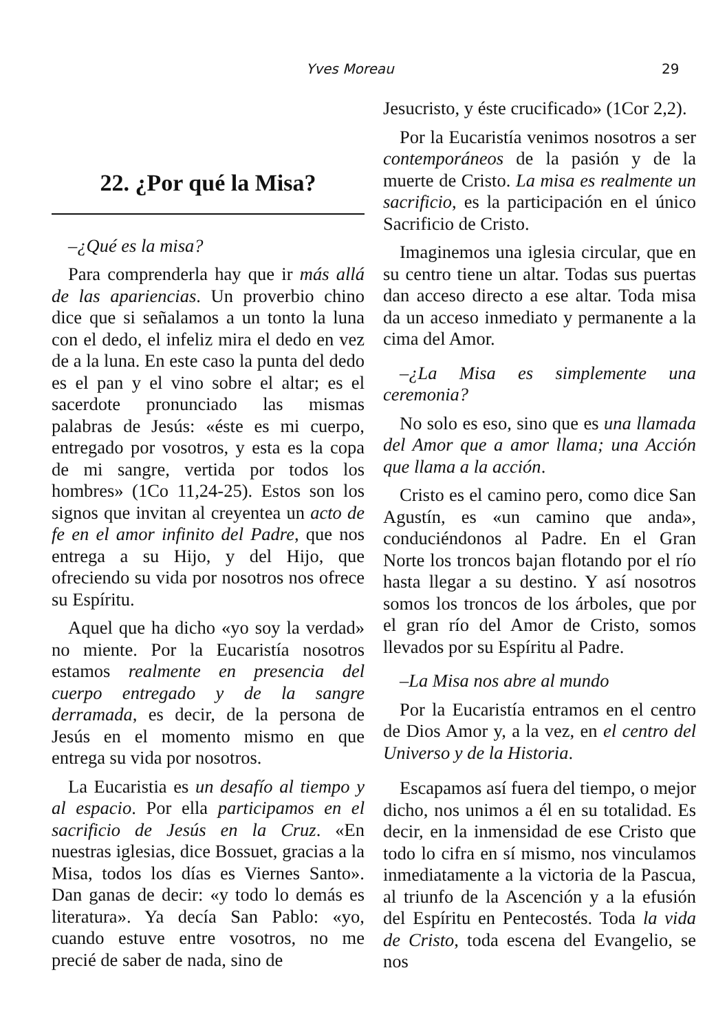Yves Moreau 29
22. ¿Por qué la Misa?
–¿Qué es la misa?
Para comprenderla hay que ir más allá de las apariencias. Un proverbio chino dice que si señalamos a un tonto la luna con el dedo, el infeliz mira el dedo en vez de a la luna. En este caso la punta del dedo es el pan y el vino sobre el altar; es el sacerdote pronunciado las mismas palabras de Jesús: «éste es mi cuerpo, entregado por vosotros, y esta es la copa de mi sangre, vertida por todos los hombres» (1Co 11,24-25). Estos son los signos que invitan al creyentea un acto de fe en el amor infinito del Padre, que nos entrega a su Hijo, y del Hijo, que ofreciendo su vida por nosotros nos ofrece su Espíritu.
Aquel que ha dicho «yo soy la verdad» no miente. Por la Eucaristía nosotros estamos realmente en presencia del cuerpo entregado y de la sangre derramada, es decir, de la persona de Jesús en el momento mismo en que entrega su vida por nosotros.
La Eucaristia es un desafío al tiempo y al espacio. Por ella participamos en el sacrificio de Jesús en la Cruz. «En nuestras iglesias, dice Bossuet, gracias a la Misa, todos los días es Viernes Santo». Dan ganas de decir: «y todo lo demás es literatura». Ya decía San Pablo: «yo, cuando estuve entre vosotros, no me precié de saber de nada, sino de
Jesucristo, y éste crucificado» (1Cor 2,2).
Por la Eucaristía venimos nosotros a ser contemporáneos de la pasión y de la muerte de Cristo. La misa es realmente un sacrificio, es la participación en el único Sacrificio de Cristo.
Imaginemos una iglesia circular, que en su centro tiene un altar. Todas sus puertas dan acceso directo a ese altar. Toda misa da un acceso inmediato y permanente a la cima del Amor.
–¿La Misa es simplemente una ceremonia?
No solo es eso, sino que es una llamada del Amor que a amor llama; una Acción que llama a la acción.
Cristo es el camino pero, como dice San Agustín, es «un camino que anda», conduciéndonos al Padre. En el Gran Norte los troncos bajan flotando por el río hasta llegar a su destino. Y así nosotros somos los troncos de los árboles, que por el gran río del Amor de Cristo, somos llevados por su Espíritu al Padre.
–La Misa nos abre al mundo
Por la Eucaristía entramos en el centro de Dios Amor y, a la vez, en el centro del Universo y de la Historia.
Escapamos así fuera del tiempo, o mejor dicho, nos unimos a él en su totalidad. Es decir, en la inmensidad de ese Cristo que todo lo cifra en sí mismo, nos vinculamos inmediatamente a la victoria de la Pascua, al triunfo de la Ascención y a la efusión del Espíritu en Pentecostés. Toda la vida de Cristo, toda escena del Evangelio, se nos